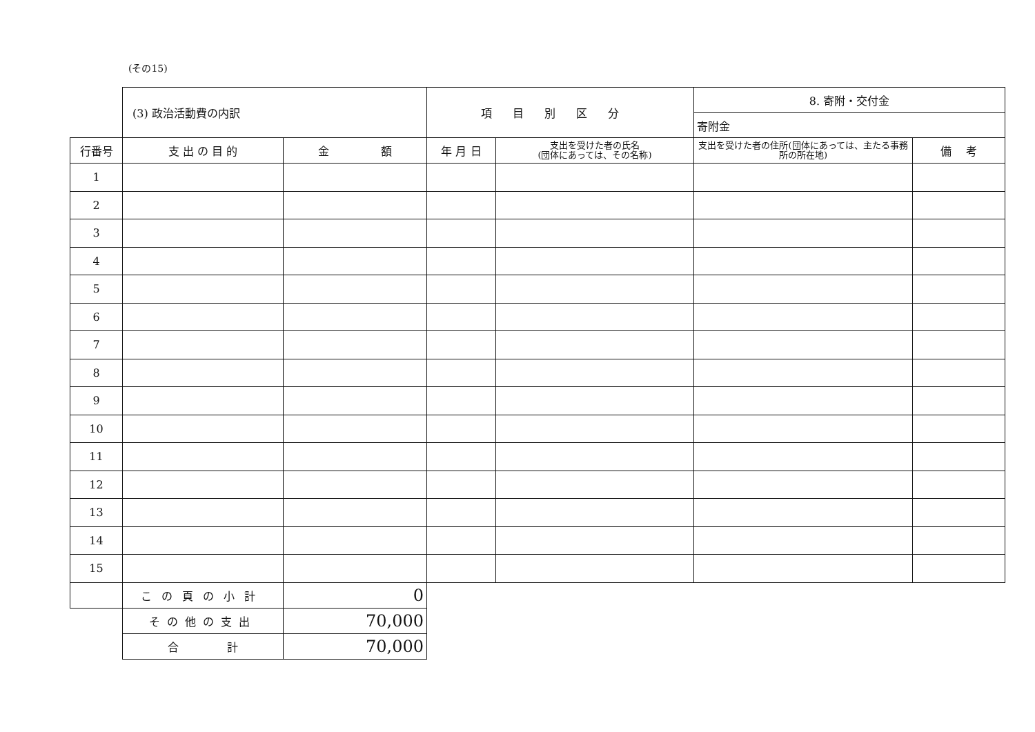(その15)
| | (3) 政治活動費の内訳 | | 項目別区分 | | 8. 寄附・交付金 | |
| | | | | | 寄附金 | |
| 行番号 | 支 出 の 目 的 | 金 額 | 年 月 日 | 支出を受けた者の氏名 (団体にあっては、その名称) | 支出を受けた者の住所(団体にあっては、主たる事務所の所在地) | 備 考 |
| 1 | | | | | | |
| 2 | | | | | | |
| 3 | | | | | | |
| 4 | | | | | | |
| 5 | | | | | | |
| 6 | | | | | | |
| 7 | | | | | | |
| 8 | | | | | | |
| 9 | | | | | | |
| 10 | | | | | | |
| 11 | | | | | | |
| 12 | | | | | | |
| 13 | | | | | | |
| 14 | | | | | | |
| 15 | | | | | | |
| | この頁の小計 | 0 | | | | |
| | その他の支出 | 70,000 | | | | |
| | 合 計 | 70,000 | | | | |